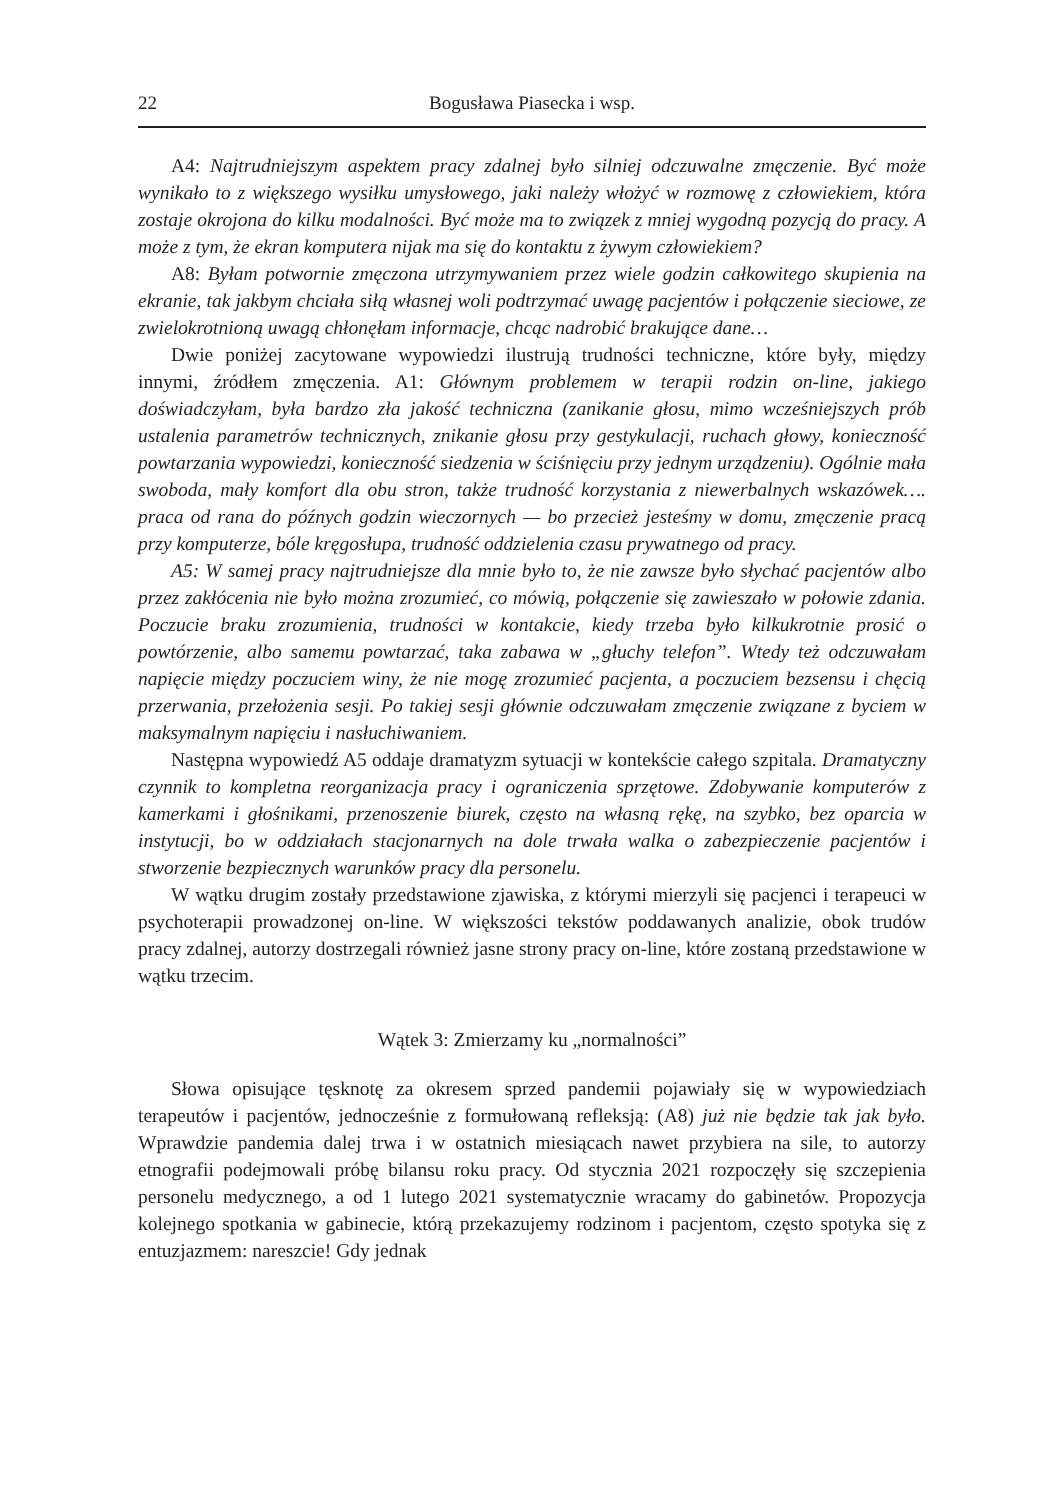22 Bogusława Piasecka i wsp.
A4: Najtrudniejszym aspektem pracy zdalnej było silniej odczuwalne zmęczenie. Być może wynikało to z większego wysiłku umysłowego, jaki należy włożyć w rozmowę z człowiekiem, która zostaje okrojona do kilku modalności. Być może ma to związek z mniej wygodną pozycją do pracy. A może z tym, że ekran komputera nijak ma się do kontaktu z żywym człowiekiem?
A8: Byłam potwornie zmęczona utrzymywaniem przez wiele godzin całkowitego skupienia na ekranie, tak jakbym chciała siłą własnej woli podtrzymać uwagę pacjentów i połączenie sieciowe, ze zwielokrotnioną uwagą chłonęłam informacje, chcąc nadrobić brakujące dane…
Dwie poniżej zacytowane wypowiedzi ilustrują trudności techniczne, które były, między innymi, źródłem zmęczenia. A1: Głównym problemem w terapii rodzin on-line, jakiego doświadczyłam, była bardzo zła jakość techniczna (zanikanie głosu, mimo wcześniejszych prób ustalenia parametrów technicznych, znikanie głosu przy gestykulacji, ruchach głowy, konieczność powtarzania wypowiedzi, konieczność siedzenia w ściśnięciu przy jednym urządzeniu). Ogólnie mała swoboda, mały komfort dla obu stron, także trudność korzystania z niewerbalnych wskazówek…. praca od rana do późnych godzin wieczornych — bo przecież jesteśmy w domu, zmęczenie pracą przy komputerze, bóle kręgosłupa, trudność oddzielenia czasu prywatnego od pracy.
A5: W samej pracy najtrudniejsze dla mnie było to, że nie zawsze było słychać pacjentów albo przez zakłócenia nie było można zrozumieć, co mówią, połączenie się zawieszało w połowie zdania. Poczucie braku zrozumienia, trudności w kontakcie, kiedy trzeba było kilkukrotnie prosić o powtórzenie, albo samemu powtarzać, taka zabawa w „głuchy telefon”. Wtedy też odczuwałam napięcie między poczuciem winy, że nie mogę zrozumieć pacjenta, a poczuciem bezsensu i chęcią przerwania, przełożenia sesji. Po takiej sesji głównie odczuwałam zmęczenie związane z byciem w maksymalnym napięciu i nasłuchiwaniem.
Następna wypowiedź A5 oddaje dramatyzm sytuacji w kontekście całego szpitala. Dramatyczny czynnik to kompletna reorganizacja pracy i ograniczenia sprzętowe. Zdobywanie komputerów z kamerkami i głośnikami, przenoszenie biurek, często na własną rękę, na szybko, bez oparcia w instytucji, bo w oddziałach stacjonarnych na dole trwała walka o zabezpieczenie pacjentów i stworzenie bezpiecznych warunków pracy dla personelu.
W wątku drugim zostały przedstawione zjawiska, z którymi mierzyli się pacjenci i terapeuci w psychoterapii prowadzonej on-line. W większości tekstów poddawanych analizie, obok trudów pracy zdalnej, autorzy dostrzegali również jasne strony pracy on-line, które zostaną przedstawione w wątku trzecim.
Wątek 3: Zmierzamy ku „normalności”
Słowa opisujące tęsknotę za okresem sprzed pandemii pojawiały się w wypowiedziach terapeutów i pacjentów, jednocześnie z formułowaną refleksją: (A8) już nie będzie tak jak było. Wprawdzie pandemia dalej trwa i w ostatnich miesiącach nawet przybiera na sile, to autorzy etnografii podejmowali próbę bilansu roku pracy. Od stycznia 2021 rozpoczęły się szczepienia personelu medycznego, a od 1 lutego 2021 systematycznie wracamy do gabinetów. Propozycja kolejnego spotkania w gabinecie, którą przekazujemy rodzinom i pacjentom, często spotyka się z entuzjazmem: nareszcie! Gdy jednak